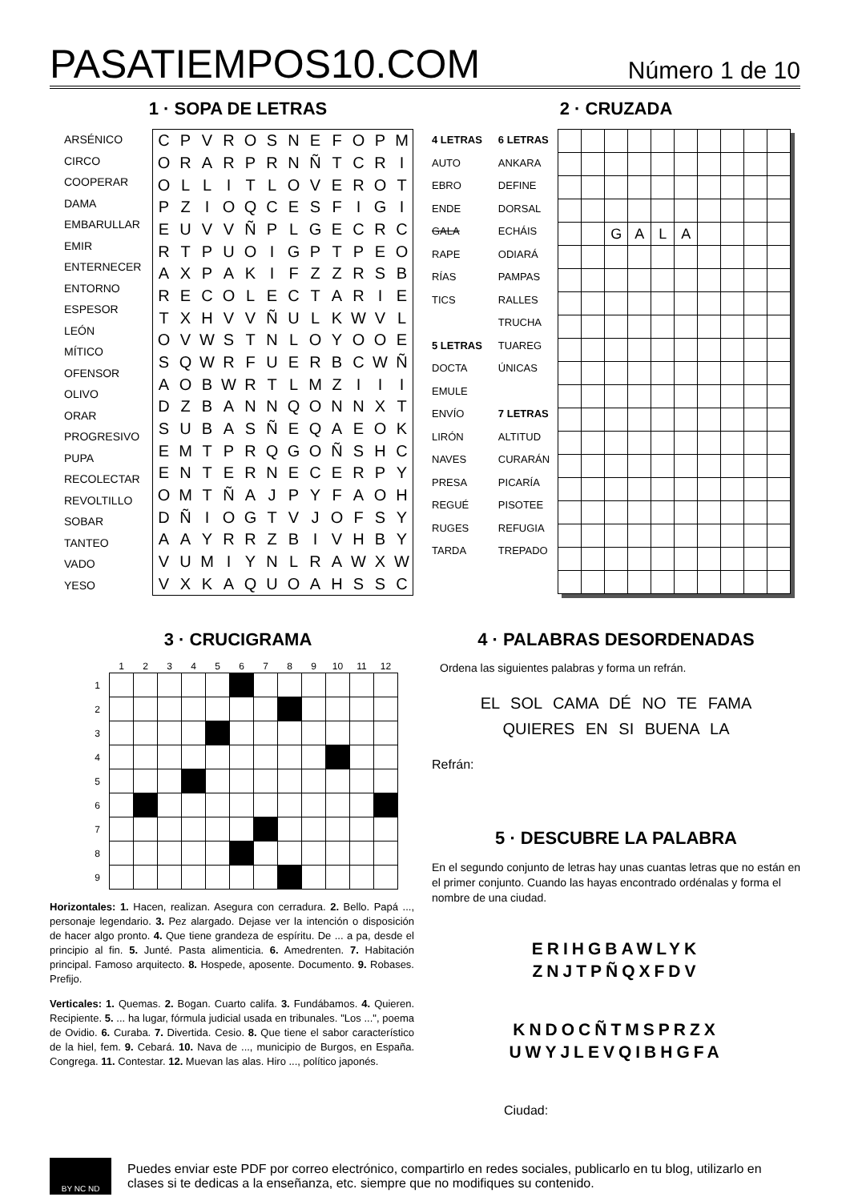PASATIEMPOS10.COM
Número 1 de 10
1 · SOPA DE LETRAS
ARSÉNICO
CIRCO
COOPERAR
DAMA
EMBARULLAR
EMIR
ENTERNECER
ENTORNO
ESPESOR
LEÓN
MÍTICO
OFENSOR
OLIVO
ORAR
PROGRESIVO
PUPA
RECOLECTAR
REVOLTILLO
SOBAR
TANTEO
VADO
YESO
| C | P | V | R | O | S | N | E | F | O | P | M |
| O | R | A | R | P | R | N | Ñ | T | C | R | I |
| O | L | L | I | T | L | O | V | E | R | O | T |
| P | Z | I | O | Q | C | E | S | F | I | G | I |
| E | U | V | V | Ñ | P | L | G | E | C | R | C |
| R | T | P | U | O | I | G | P | T | P | E | O |
| A | X | P | A | K | I | F | Z | Z | R | S | B |
| R | E | C | O | L | E | C | T | A | R | I | E |
| T | X | H | V | V | Ñ | U | L | K | W | V | L |
| O | V | W | S | T | N | L | O | Y | O | O | E |
| S | Q | W | R | F | U | E | R | B | C | W | Ñ |
| A | O | B | W | R | T | L | M | Z | I | I | I |
| D | Z | B | A | N | N | Q | O | N | N | X | T |
| S | U | B | A | S | Ñ | E | Q | A | E | O | K |
| E | M | T | P | R | Q | G | O | Ñ | S | H | C |
| E | N | T | E | R | N | E | C | E | R | P | Y |
| O | M | T | Ñ | A | J | P | Y | F | A | O | H |
| D | Ñ | I | O | G | T | V | J | O | F | S | Y |
| A | A | Y | R | R | Z | B | I | V | H | B | Y |
| V | U | M | I | Y | N | L | R | A | W | X | W |
| V | X | K | A | Q | U | O | A | H | S | S | C |
2 · CRUZADA
4 LETRAS
AUTO
EBRO
ENDE
GALA
RAPE
RÍAS
TICS
5 LETRAS
DOCTA
EMULE
ENVÍO
LIRÓN
NAVES
PRESA
REGUÉ
RUGES
TARDA
6 LETRAS
ANKARA
DEFINE
DORSAL
ECHÁIS
ODIARÁ
PAMPAS
RALLES
TRUCHA
TUAREG
ÚNICAS
7 LETRAS
ALTITUD
CURARÁN
PICARÍA
PISOTEE
REFUGIA
TREPADO
| | | G | A | L | A | | | | |
3 · CRUCIGRAMA
| | 1 | 2 | 3 | 4 | 5 | 6 | 7 | 8 | 9 | 10 | 11 | 12 |
| --- | --- | --- | --- | --- | --- | --- | --- | --- | --- | --- | --- | --- |
| 1 | | | | | | | | | | | | |
| 2 | | | | | | | | | | | | |
| 3 | | | | | | | | | | | | |
| 4 | | | | | | | | | | | | |
| 5 | | | | | | | | | | | | |
| 6 | | | | | | | | | | | | |
| 7 | | | | | | | | | | | | |
| 8 | | | | | | | | | | | | |
| 9 | | | | | | | | | | | | |
Horizontales: 1. Hacen, realizan. Asegura con cerradura. 2. Bello. Papá ..., personaje legendario. 3. Pez alargado. Dejase ver la intención o disposición de hacer algo pronto. 4. Que tiene grandeza de espíritu. De ... a pa, desde el principio al fin. 5. Junté. Pasta alimenticia. 6. Amedrenten. 7. Habitación principal. Famoso arquitecto. 8. Hospede, aposente. Documento. 9. Robases. Prefijo.
Verticales: 1. Quemas. 2. Bogan. Cuarto califa. 3. Fundábamos. 4. Quieren. Recipiente. 5. ... ha lugar, fórmula judicial usada en tribunales. "Los ...", poema de Ovidio. 6. Curaba. 7. Divertida. Cesio. 8. Que tiene el sabor característico de la hiel, fem. 9. Cebará. 10. Nava de ..., municipio de Burgos, en España. Congrega. 11. Contestar. 12. Muevan las alas. Hiro ..., político japonés.
4 · PALABRAS DESORDENADAS
Ordena las siguientes palabras y forma un refrán.
EL SOL CAMA DÉ NO TE FAMA
QUIERES EN SI BUENA LA
Refrán:
5 · DESCUBRE LA PALABRA
En el segundo conjunto de letras hay unas cuantas letras que no están en el primer conjunto. Cuando las hayas encontrado ordénalas y forma el nombre de una ciudad.
ERIHGBAWLYK
ZNJTPÑQXFDV
KNDOCÑTMSPRZX
UWYJLEVQIBHGFA
Ciudad:
BY NC ND
Puedes enviar este PDF por correo electrónico, compartirlo en redes sociales, publicarlo en tu blog, utilizarlo en clases si te dedicas a la enseñanza, etc. siempre que no modifiques su contenido.